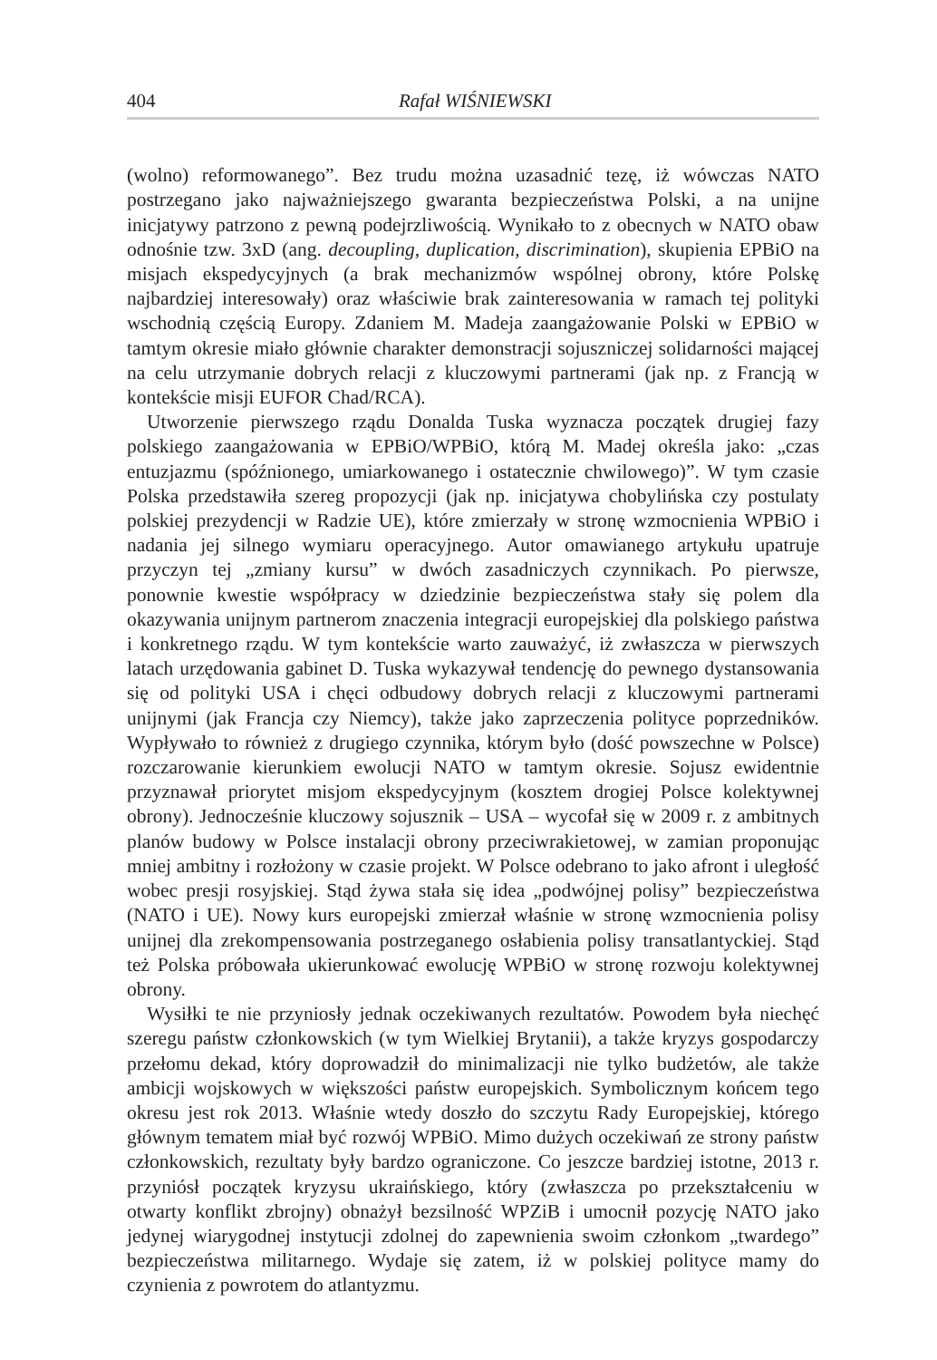404 Rafał WIŚNIEWSKI
(wolno) reformowanego”. Bez trudu można uzasadnić tezę, iż wówczas NATO postrzegano jako najważniejszego gwaranta bezpieczeństwa Polski, a na unijne inicjatywy patrzono z pewną podejrzliwością. Wynikało to z obecnych w NATO obaw odnośnie tzw. 3xD (ang. decoupling, duplication, discrimination), skupienia EPBiO na misjach ekspedycyjnych (a brak mechanizmów wspólnej obrony, które Polskę najbardziej interesowały) oraz właściwie brak zainteresowania w ramach tej polityki wschodnią częścią Europy. Zdaniem M. Madeja zaangażowanie Polski w EPBiO w tamtym okresie miało głównie charakter demonstracji sojuszniczej solidarności mającej na celu utrzymanie dobrych relacji z kluczowymi partnerami (jak np. z Francją w kontekście misji EUFOR Chad/RCA).
Utworzenie pierwszego rządu Donalda Tuska wyznacza początek drugiej fazy polskiego zaangażowania w EPBiO/WPBiO, którą M. Madej określa jako: „czas entuzjazmu (spóźnionego, umiarkowanego i ostatecznie chwilowego)”. W tym czasie Polska przedstawiła szereg propozycji (jak np. inicjatywa chobylińska czy postulaty polskiej prezydencji w Radzie UE), które zmierzały w stronę wzmocnienia WPBiO i nadania jej silnego wymiaru operacyjnego. Autor omawianego artykułu upatruje przyczyn tej „zmiany kursu” w dwóch zasadniczych czynnikach. Po pierwsze, ponownie kwestie współpracy w dziedzinie bezpieczeństwa stały się polem dla okazywania unijnym partnerom znaczenia integracji europejskiej dla polskiego państwa i konkretnego rządu. W tym kontekście warto zauważyć, iż zwłaszcza w pierwszych latach urzędowania gabinet D. Tuska wykazywał tendencję do pewnego dystansowania się od polityki USA i chęci odbudowy dobrych relacji z kluczowymi partnerami unijnymi (jak Francja czy Niemcy), także jako zaprzeczenia polityce poprzedników. Wypływało to również z drugiego czynnika, którym było (dość powszechne w Polsce) rozczarowanie kierunkiem ewolucji NATO w tamtym okresie. Sojusz ewidentnie przyznawał priorytet misjom ekspedycyjnym (kosztem drogiej Polsce kolektywnej obrony). Jednocześnie kluczowy sojusznik – USA – wycofał się w 2009 r. z ambitnych planów budowy w Polsce instalacji obrony przeciwrakietowej, w zamian proponując mniej ambitny i rozłożony w czasie projekt. W Polsce odebrano to jako afront i uległość wobec presji rosyjskiej. Stąd żywa stała się idea „podwójnej polisy” bezpieczeństwa (NATO i UE). Nowy kurs europejski zmierzał właśnie w stronę wzmocnienia polisy unijnej dla zrekompensowania postrzeganego osłabienia polisy transatlantyckiej. Stąd też Polska próbowała ukierunkować ewolucję WPBiO w stronę rozwoju kolektywnej obrony.
Wysiłki te nie przyniosły jednak oczekiwanych rezultatów. Powodem była niechęć szeregu państw członkowskich (w tym Wielkiej Brytanii), a także kryzys gospodarczy przełomu dekad, który doprowadził do minimalizacji nie tylko budżetów, ale także ambicji wojskowych w większości państw europejskich. Symbolicznym końcem tego okresu jest rok 2013. Właśnie wtedy doszło do szczytu Rady Europejskiej, którego głównym tematem miał być rozwój WPBiO. Mimo dużych oczekiwań ze strony państw członkowskich, rezultaty były bardzo ograniczone. Co jeszcze bardziej istotne, 2013 r. przyniósł początek kryzysu ukraińskiego, który (zwłaszcza po przekształceniu w otwarty konflikt zbrojny) obnażył bezsilność WPZiB i umocnił pozycję NATO jako jedynej wiarygodnej instytucji zdolnej do zapewnienia swoim członkom „twardego” bezpieczeństwa militarnego. Wydaje się zatem, iż w polskiej polityce mamy do czynienia z powrotem do atlantyzmu.